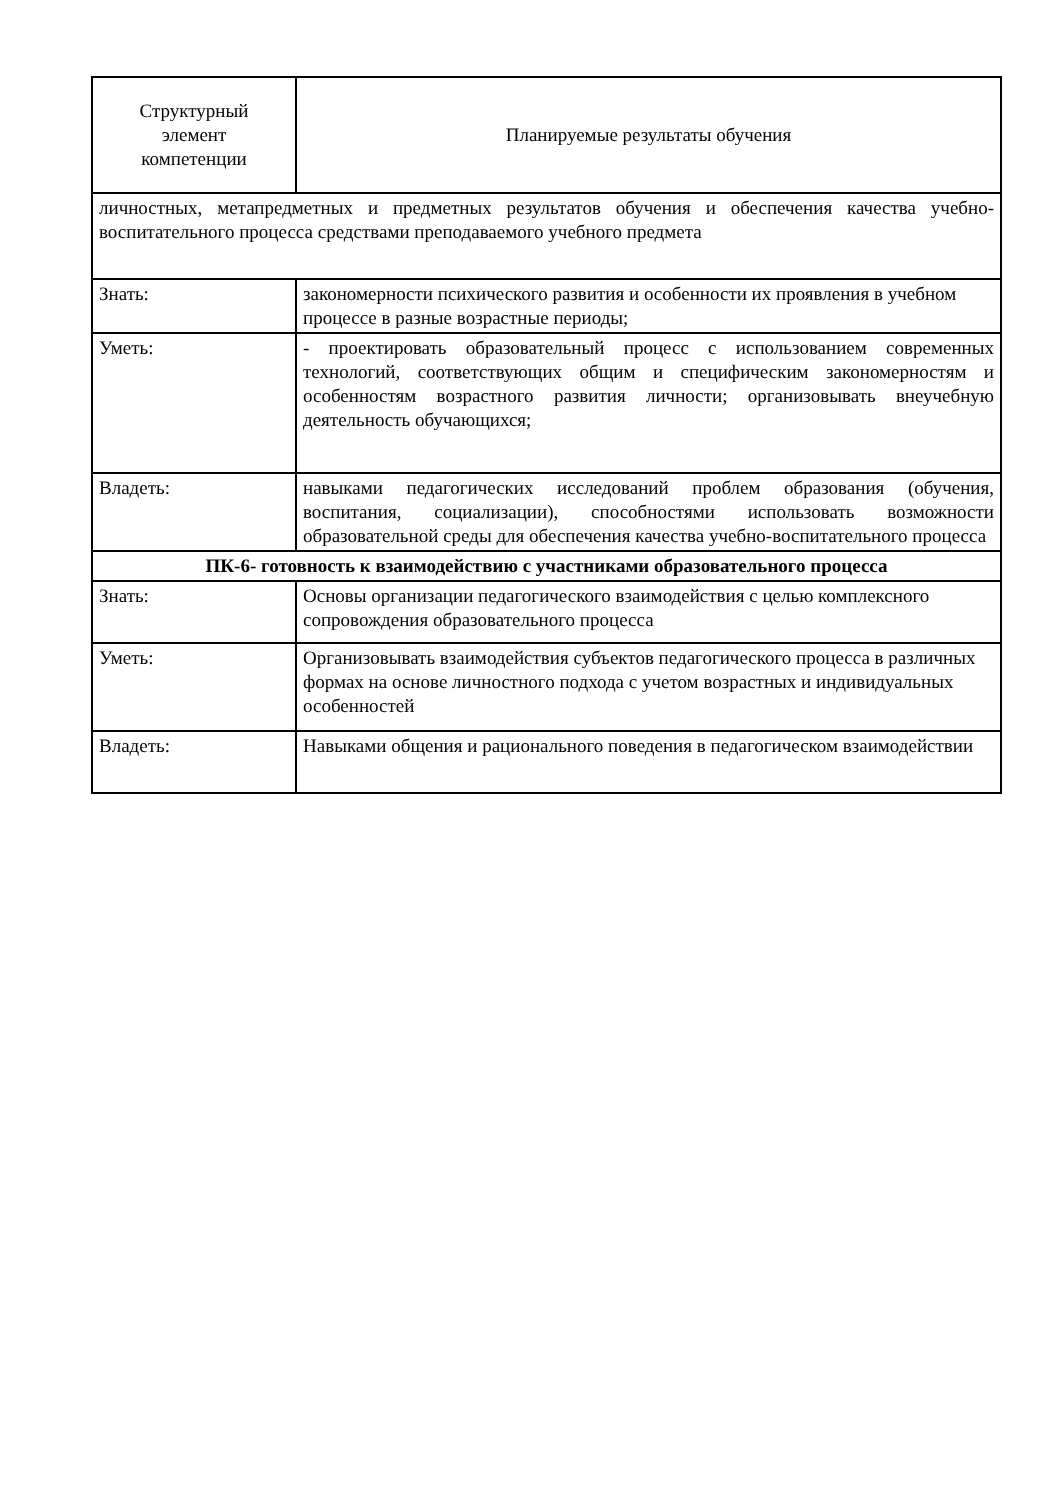| Структурный элемент компетенции | Планируемые результаты обучения |
| --- | --- |
| личностных, метапредметных и предметных результатов обучения и обеспечения качества учебно-воспитательного процесса средствами преподаваемого учебного предмета | |
| Знать: | закономерности психического развития и особенности их проявления в учебном процессе в разные возрастные периоды; |
| Уметь: | - проектировать образовательный процесс с использованием современных технологий, соответствующих общим и специфическим закономерностям и особенностям возрастного развития личности; организовывать внеучебную деятельность обучающихся; |
| Владеть: | навыками педагогических исследований проблем образования (обучения, воспитания, социализации), способностями использовать возможности образовательной среды для обеспечения качества учебно-воспитательного процесса |
| ПК-6- готовность к взаимодействию с участниками образовательного процесса | |
| Знать: | Основы организации педагогического взаимодействия с целью комплексного сопровождения образовательного процесса |
| Уметь: | Организовывать взаимодействия субъектов педагогического процесса в различных формах на основе личностного подхода с учетом возрастных и индивидуальных особенностей |
| Владеть: | Навыками общения и рационального поведения в педагогическом взаимодействии |